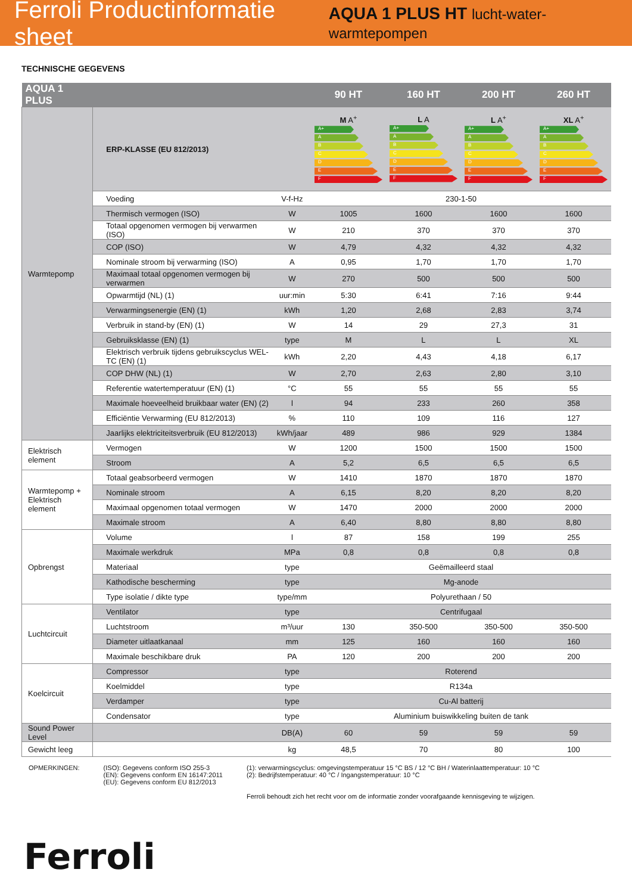Ferroli Productinformatie sheet AQUA 1 PLUS HT lucht-water-warmtepompen
TECHNISCHE GEGEVENS
| AQUA 1 PLUS | | | 90 HT | 160 HT | 200 HT | 260 HT |
| --- | --- | --- | --- | --- | --- | --- |
| Warmtepomp | ERP-KLASSE (EU 812/2013) | | M A<sup>+</sup> A+ A B C D E F | L A A+ A B C D E F | L A<sup>+</sup> A+ A B C D E F | XL A<sup>+</sup> A+ A B C D E F |
| | Voeding | V-f-Hz | 230-1-50 | | | |
| | Thermisch vermogen (ISO) | W | 1005 | 1600 | 1600 | 1600 |
| | Totaal opgenomen vermogen bij verwarmen (ISO) | W | 210 | 370 | 370 | 370 |
| | COP (ISO) | W | 4,79 | 4,32 | 4,32 | 4,32 |
| | Nominale stroom bij verwarming (ISO) | A | 0,95 | 1,70 | 1,70 | 1,70 |
| | Maximaal totaal opgenomen vermogen bij verwarmen | W | 270 | 500 | 500 | 500 |
| | Opwarmtijd (NL) (1) | uur:min | 5:30 | 6:41 | 7:16 | 9:44 |
| | Verwarmingsenergie (EN) (1) | kWh | 1,20 | 2,68 | 2,83 | 3,74 |
| | Verbruik in stand-by (EN) (1) | W | 14 | 29 | 27,3 | 31 |
| | Gebruiksklasse (EN) (1) | type | M | L | L | XL |
| | Elektrisch verbruik tijdens gebruikscyclus WEL-TC (EN) (1) | kWh | 2,20 | 4,43 | 4,18 | 6,17 |
| | COP DHW (NL) (1) | W | 2,70 | 2,63 | 2,80 | 3,10 |
| | Referentie watertemperatuur (EN) (1) | °C | 55 | 55 | 55 | 55 |
| | Maximale hoeveelheid bruikbaar water (EN) (2) | l | 94 | 233 | 260 | 358 |
| | Efficiëntie Verwarming (EU 812/2013) | % | 110 | 109 | 116 | 127 |
| | Jaarlijks elektriciteitsverbruik (EU 812/2013) | kWh/jaar | 489 | 986 | 929 | 1384 |
| Elektrisch element | Vermogen | W | 1200 | 1500 | 1500 | 1500 |
| | Stroom | A | 5,2 | 6,5 | 6,5 | 6,5 |
| Warmtepomp + Elektrisch element | Totaal geabsorbeerd vermogen | W | 1410 | 1870 | 1870 | 1870 |
| | Nominale stroom | A | 6,15 | 8,20 | 8,20 | 8,20 |
| | Maximaal opgenomen totaal vermogen | W | 1470 | 2000 | 2000 | 2000 |
| | Maximale stroom | A | 6,40 | 8,80 | 8,80 | 8,80 |
| Opbrengst | Volume | l | 87 | 158 | 199 | 255 |
| | Maximale werkdruk | MPa | 0,8 | 0,8 | 0,8 | 0,8 |
| | Materiaal | type | Geëmailleerd staal | | | |
| | Kathodische bescherming | type | Mg-anode | | | |
| | Type isolatie / dikte type | type/mm | Polyurethaan / 50 | | | |
| Luchtcircuit | Ventilator | type | Centrifugaal | | | |
| | Luchtstroom | m³/uur | 130 | 350-500 | 350-500 | 350-500 |
| | Diameter uitlaatkanaal | mm | 125 | 160 | 160 | 160 |
| | Maximale beschikbare druk | PA | 120 | 200 | 200 | 200 |
| Koelcircuit | Compressor | type | Roterend | | | |
| | Koelmiddel | type | R134a | | | |
| | Verdamper | type | Cu-Al batterij | | | |
| | Condensator | type | Aluminium buiswikkeling buiten de tank | | | |
| Sound Power Level | | DB(A) | 60 | 59 | 59 | 59 |
| Gewicht leeg | | kg | 48,5 | 70 | 80 | 100 |
OPMERKINGEN: (ISO): Gegevens conform ISO 255-3
(EN): Gegevens conform EN 16147:2011
(EU): Gegevens conform EU 812/2013
(1): verwarmingscyclus: omgevingstemperatuur 15 °C BS / 12 °C BH / Waterinlaattemperatuur: 10 °C
(2): Bedrijfstemperatuur: 40 °C / Ingangstemperatuur: 10 °C
Ferroli behoudt zich het recht voor om de informatie zonder voorafgaande kennisgeving te wijzigen.
Ferroli